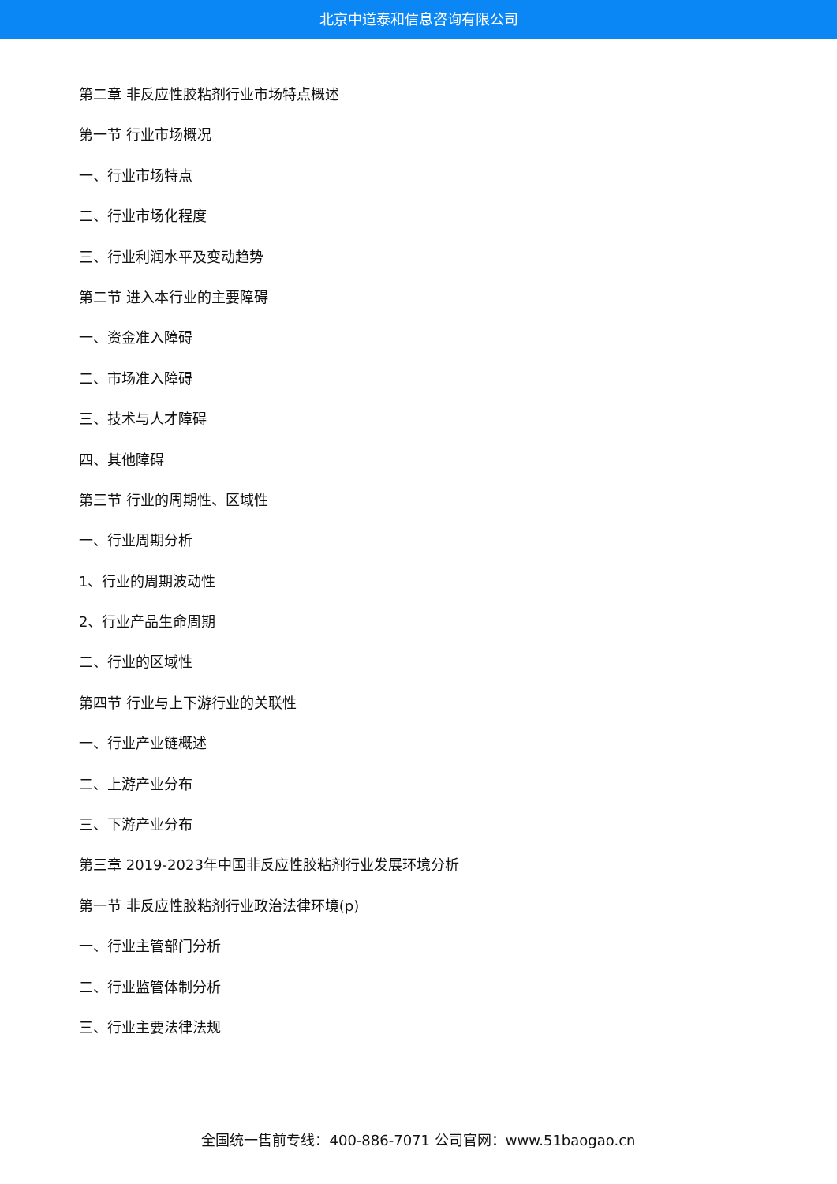北京中道泰和信息咨询有限公司
第二章 非反应性胶粘剂行业市场特点概述
第一节 行业市场概况
一、行业市场特点
二、行业市场化程度
三、行业利润水平及变动趋势
第二节 进入本行业的主要障碍
一、资金准入障碍
二、市场准入障碍
三、技术与人才障碍
四、其他障碍
第三节 行业的周期性、区域性
一、行业周期分析
1、行业的周期波动性
2、行业产品生命周期
二、行业的区域性
第四节 行业与上下游行业的关联性
一、行业产业链概述
二、上游产业分布
三、下游产业分布
第三章 2019-2023年中国非反应性胶粘剂行业发展环境分析
第一节 非反应性胶粘剂行业政治法律环境(p)
一、行业主管部门分析
二、行业监管体制分析
三、行业主要法律法规
全国统一售前专线：400-886-7071 公司官网：www.51baogao.cn